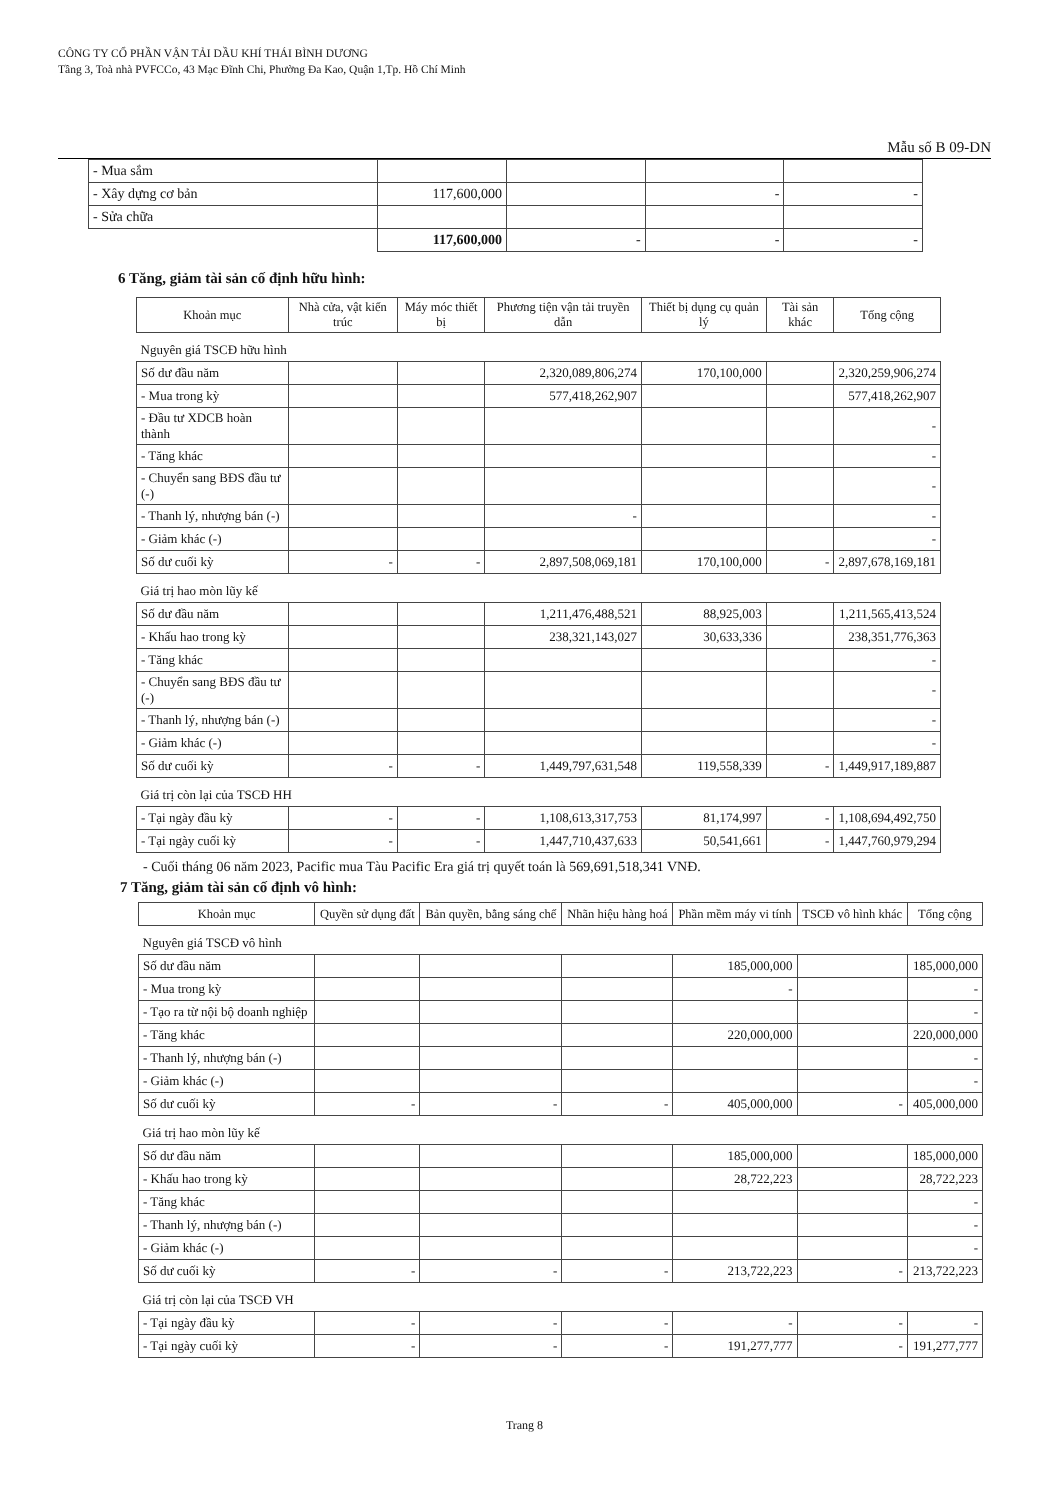CÔNG TY CỔ PHẦN VẬN TẢI DẦU KHÍ THÁI BÌNH DƯƠNG
Tầng 3, Toà nhà PVFCCo, 43 Mạc Đĩnh Chi, Phường Đa Kao, Quận 1,Tp. Hồ Chí Minh
Mẫu số B 09-DN
| - Mua sắm | | | | |
| - Xây dựng cơ bản | 117,600,000 | | - | - |
| - Sửa chữa | | | | |
| | 117,600,000 | - | - | - |
6 Tăng, giảm tài sản cố định hữu hình:
| Khoản mục | Nhà cửa, vật kiến trúc | Máy móc thiết bị | Phương tiện vận tải truyền dẫn | Thiết bị dụng cụ quản lý | Tài sản khác | Tổng cộng |
| --- | --- | --- | --- | --- | --- | --- |
| Nguyên giá TSCĐ hữu hình | | | | | | |
| Số dư đầu năm | | | 2,320,089,806,274 | 170,100,000 | | 2,320,259,906,274 |
| - Mua trong kỳ | | | 577,418,262,907 | | | 577,418,262,907 |
| - Đầu tư XDCB hoàn thành | | | | | | - |
| - Tăng khác | | | | | | - |
| - Chuyển sang BĐS đầu tư (-) | | | | | | - |
| - Thanh lý, nhượng bán (-) | | | - | | | - |
| - Giảm khác (-) | | | | | | - |
| Số dư cuối kỳ | - | - | 2,897,508,069,181 | 170,100,000 | - | 2,897,678,169,181 |
| Giá trị hao mòn lũy kế | | | | | | |
| Số dư đầu năm | | | 1,211,476,488,521 | 88,925,003 | | 1,211,565,413,524 |
| - Khấu hao trong kỳ | | | 238,321,143,027 | 30,633,336 | | 238,351,776,363 |
| - Tăng khác | | | | | | - |
| - Chuyển sang BĐS đầu tư (-) | | | | | | - |
| - Thanh lý, nhượng bán (-) | | | | | | - |
| - Giảm khác (-) | | | | | | - |
| Số dư cuối kỳ | - | - | 1,449,797,631,548 | 119,558,339 | - | 1,449,917,189,887 |
| Giá trị còn lại của TSCĐ HH | | | | | | |
| - Tại ngày đầu kỳ | - | - | 1,108,613,317,753 | 81,174,997 | - | 1,108,694,492,750 |
| - Tại ngày cuối kỳ | - | - | 1,447,710,437,633 | 50,541,661 | - | 1,447,760,979,294 |
- Cuối tháng 06 năm 2023, Pacific mua Tàu Pacific Era giá trị quyết toán là 569,691,518,341 VNĐ.
7 Tăng, giảm tài sản cố định vô hình:
| Khoản mục | Quyền sử dụng đất | Bản quyền, bằng sáng chế | Nhãn hiệu hàng hoá | Phần mềm máy vi tính | TSCĐ vô hình khác | Tổng cộng |
| --- | --- | --- | --- | --- | --- | --- |
| Nguyên giá TSCĐ vô hình | | | | | | |
| Số dư đầu năm | | | | 185,000,000 | | 185,000,000 |
| - Mua trong kỳ | | | | - | | - |
| - Tạo ra từ nội bộ doanh nghiệp | | | | | | - |
| - Tăng khác | | | | 220,000,000 | | 220,000,000 |
| - Thanh lý, nhượng bán (-) | | | | | | - |
| - Giảm khác (-) | | | | | | - |
| Số dư cuối kỳ | - | - | - | 405,000,000 | - | 405,000,000 |
| Giá trị hao mòn lũy kế | | | | | | |
| Số dư đầu năm | | | | 185,000,000 | | 185,000,000 |
| - Khấu hao trong kỳ | | | | 28,722,223 | | 28,722,223 |
| - Tăng khác | | | | | | - |
| - Thanh lý, nhượng bán (-) | | | | | | - |
| - Giảm khác (-) | | | | | | - |
| Số dư cuối kỳ | - | - | - | 213,722,223 | - | 213,722,223 |
| Giá trị còn lại của TSCĐ VH | | | | | | |
| - Tại ngày đầu kỳ | - | - | - | - | - | - |
| - Tại ngày cuối kỳ | - | - | - | 191,277,777 | - | 191,277,777 |
Trang 8